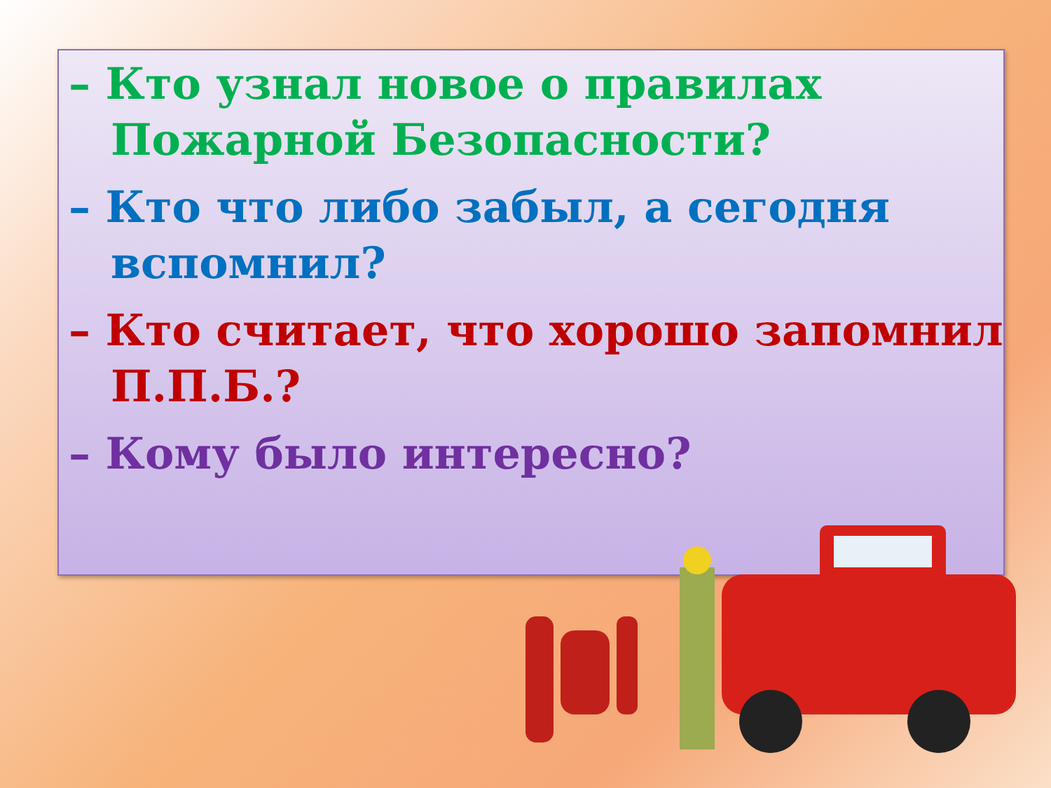– Кто узнал новое о правилах Пожарной Безопасности?
– Кто что либо забыл, а сегодня вспомнил?
– Кто считает, что хорошо запомнил П.П.Б.?
– Кому было интересно?